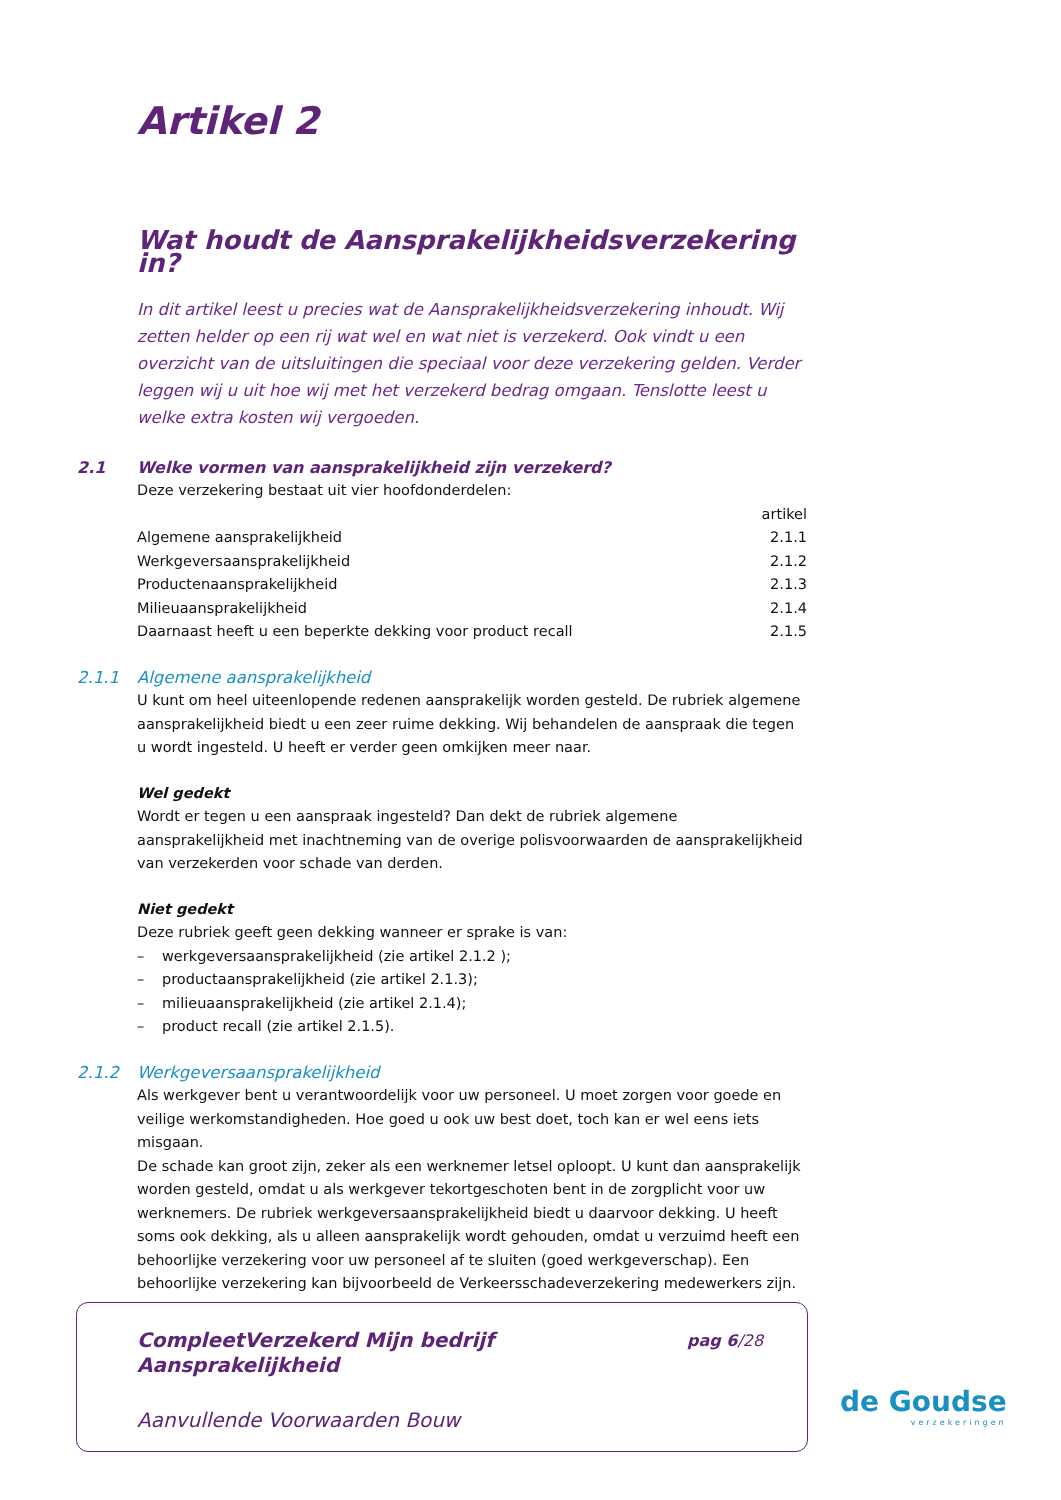Artikel 2
Wat houdt de Aansprakelijkheidsverzekering in?
In dit artikel leest u precies wat de Aansprakelijkheidsverzekering inhoudt. Wij zetten helder op een rij wat wel en wat niet is verzekerd. Ook vindt u een overzicht van de uitsluitingen die speciaal voor deze verzekering gelden. Verder leggen wij u uit hoe wij met het verzekerd bedrag omgaan. Tenslotte leest u welke extra kosten wij vergoeden.
2.1 Welke vormen van aansprakelijkheid zijn verzekerd?
Deze verzekering bestaat uit vier hoofdonderdelen:
| | artikel |
| --- | --- |
| Algemene aansprakelijkheid | 2.1.1 |
| Werkgeversaansprakelijkheid | 2.1.2 |
| Productenaansprakelijkheid | 2.1.3 |
| Milieuaansprakelijkheid | 2.1.4 |
| Daarnaast heeft u een beperkte dekking voor product recall | 2.1.5 |
2.1.1 Algemene aansprakelijkheid
U kunt om heel uiteenlopende redenen aansprakelijk worden gesteld. De rubriek algemene aansprakelijkheid biedt u een zeer ruime dekking. Wij behandelen de aanspraak die tegen u wordt ingesteld. U heeft er verder geen omkijken meer naar.
Wel gedekt
Wordt er tegen u een aanspraak ingesteld? Dan dekt de rubriek algemene aansprakelijkheid met inachtneming van de overige polisvoorwaarden de aansprakelijkheid van verzekerden voor schade van derden.
Niet gedekt
Deze rubriek geeft geen dekking wanneer er sprake is van:
– werkgeversaansprakelijkheid (zie artikel 2.1.2 );
– productaansprakelijkheid (zie artikel 2.1.3);
– milieuaansprakelijkheid (zie artikel 2.1.4);
– product recall (zie artikel 2.1.5).
2.1.2 Werkgeversaansprakelijkheid
Als werkgever bent u verantwoordelijk voor uw personeel. U moet zorgen voor goede en veilige werkomstandigheden. Hoe goed u ook uw best doet, toch kan er wel eens iets misgaan.
De schade kan groot zijn, zeker als een werknemer letsel oploopt. U kunt dan aansprakelijk worden gesteld, omdat u als werkgever tekortgeschoten bent in de zorgplicht voor uw werknemers. De rubriek werkgeversaansprakelijkheid biedt u daarvoor dekking. U heeft soms ook dekking, als u alleen aansprakelijk wordt gehouden, omdat u verzuimd heeft een behoorlijke verzekering voor uw personeel af te sluiten (goed werkgeverschap). Een behoorlijke verzekering kan bijvoorbeeld de Verkeersschadeverzekering medewerkers zijn.
CompleetVerzekerd Mijn bedrijf
Aansprakelijkheid
pag 6/28
Aanvullende Voorwaarden Bouw
de Goudse
verzekeringen